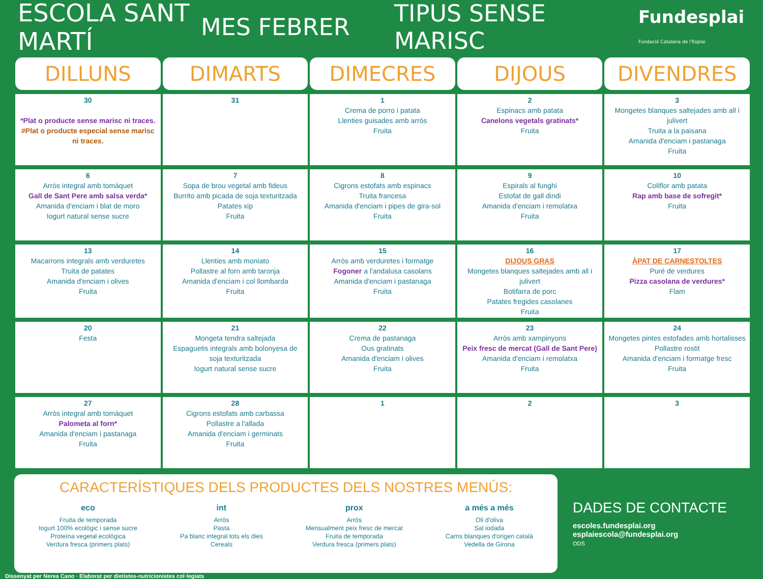ESCOLA SANT MARTÍ
MES FEBRER
TIPUS SENSE MARISC
Fundesplai
Fundació Catalana de l'Esplai
| DILLUNS | DIMARTS | DIMECRES | DIJOUS | DIVENDRES |
| --- | --- | --- | --- | --- |
| 30 *Plat o producte sense marisc ni traces. #Plat o producte especial sense marisc ni traces. | 31 | 1 Crema de porro i patata Llenties guisades amb arròs Fruita | 2 Espinacs amb patata Canelons vegetals gratinats* Fruita | 3 Mongetes blanques saltejades amb all i julivert Truita a la paisana Amanida d'enciam i pastanaga Fruita |
| 6 Arròs integral amb tomàquet Gall de Sant Pere amb salsa verda* Amanida d'enciam i blat de moro Iogurt natural sense sucre | 7 Sopa de brou vegetal amb fideus Burrito amb picada de soja texturitzada Patates xip Fruita | 8 Cigrons estofats amb espinacs Truita francesa Amanida d'enciam i pipes de gira-sol Fruita | 9 Espirals al funghi Estofat de gall dindi Amanida d'enciam i remolatxa Fruita | 10 Coliflor amb patata Rap amb base de sofregit* Fruita |
| 13 Macarrons integrals amb verduretes Truita de patates Amanida d'enciam i olives Fruita | 14 Llenties amb moniato Pollastre al forn amb taronja Amanida d'enciam i col llombarda Fruita | 15 Arròs amb verduretes i formatge Fogoner a l'andalusa casolans Amanida d'enciam i pastanaga Fruita | 16 DIJOUS GRAS Mongetes blanques saltejades amb all i julivert Botifarra de porc Patates fregides casolanes Fruita | 17 ÀPAT DE CARNESTOLTES Puré de verdures Pizza casolana de verdures* Flam |
| 20 Festa | 21 Mongeta tendra saltejada Espaguetis integrals amb bolonyesa de soja texturitzada Iogurt natural sense sucre | 22 Crema de pastanaga Ous gratinats Amanida d'enciam i olives Fruita | 23 Arròs amb xampinyons Peix fresc de mercat (Gall de Sant Pere) Amanida d'enciam i remolatxa Fruita | 24 Mongetes pintes estofades amb hortalisses Pollastre rostit Amanida d'enciam i formatge fresc Fruita |
| 27 Arròs integral amb tomàquet Palometa al forn* Amanida d'enciam i pastanaga Fruita | 28 Cigrons estofats amb carbassa Pollastre a l'allada Amanida d'enciam i germinats Fruita | 1 | 2 | 3 |
CARACTERÍSTIQUES DELS PRODUCTES DELS NOSTRES MENÚS:
eco
Fruita de temporada
Iogurt 100% ecològic i sense sucre
Proteïna vegetal ecològica
Verdura fresca (primers plats)
int
Arròs
Pasta
Pa blanc integral tots els dies
Cereals
prox
Arròs
Mensualment peix fresc de mercat
Fruita de temporada
Verdura fresca (primers plats)
a més a més
Oli d'oliva
Sal iodada
Carns blanques d'origen català
Vedella de Girona
DADES DE CONTACTE
escoles.fundesplai.org
esplaiescola@fundesplai.org
ODS
Dissenyat per Nerea Cano · Elaborat per dietistes-nutricionistes col·legiats